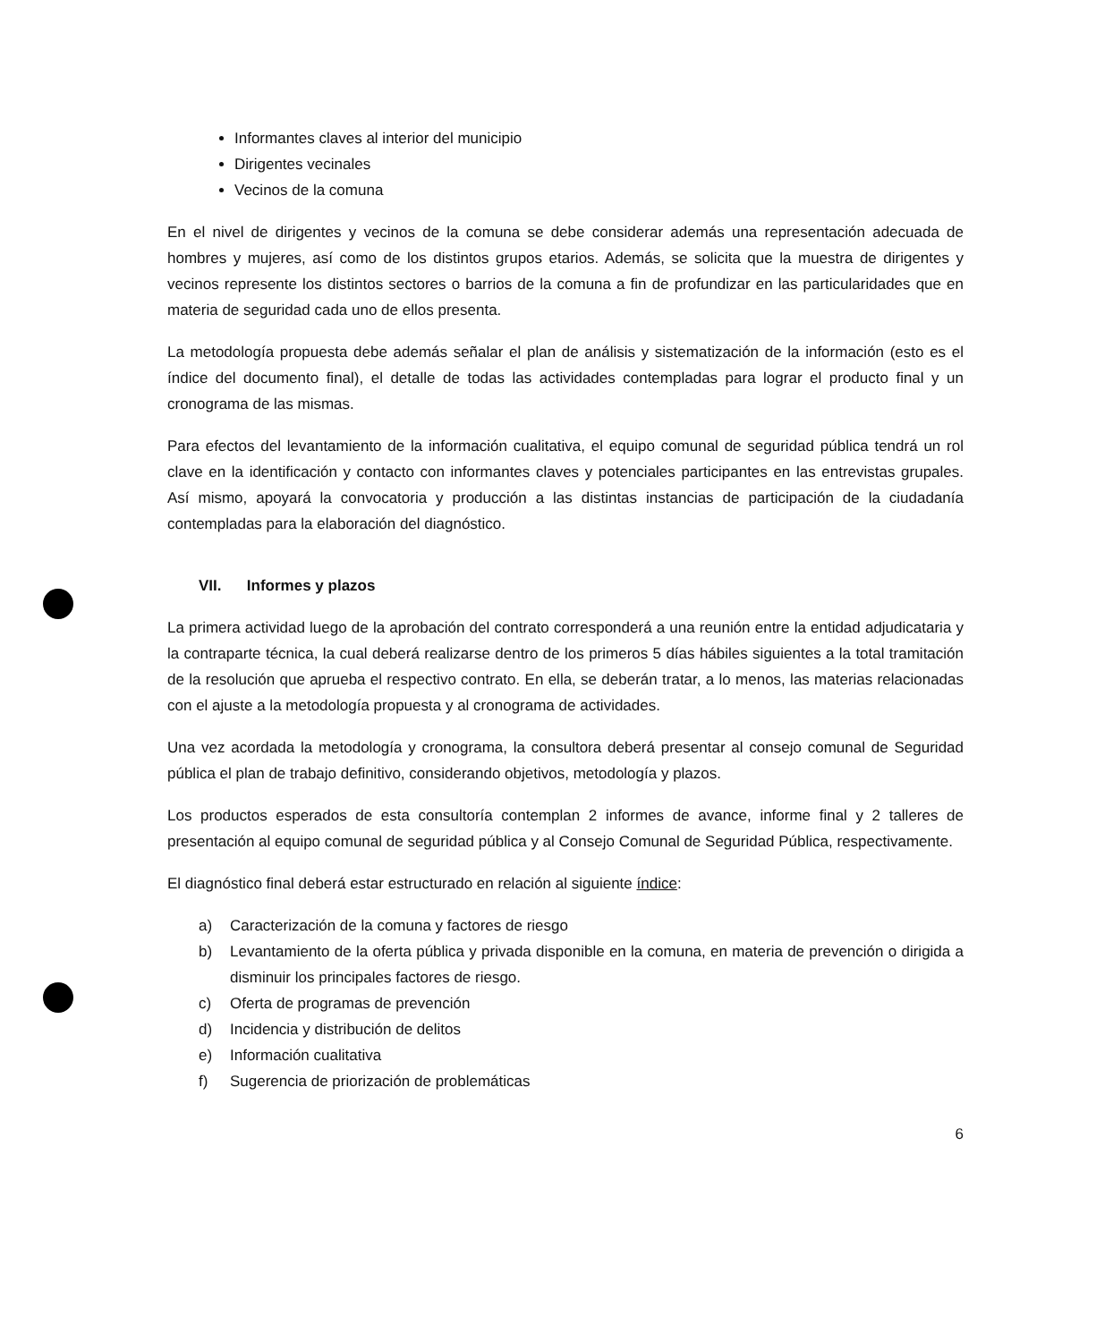Informantes claves al interior del municipio
Dirigentes vecinales
Vecinos de la comuna
En el nivel de dirigentes y vecinos de la comuna se debe considerar además una representación adecuada de hombres y mujeres, así como de los distintos grupos etarios. Además, se solicita que la muestra de dirigentes y vecinos represente los distintos sectores o barrios de la comuna a fin de profundizar en las particularidades que en materia de seguridad cada uno de ellos presenta.
La metodología propuesta debe además señalar el plan de análisis y sistematización de la información (esto es el índice del documento final), el detalle de todas las actividades contempladas para lograr el producto final y un cronograma de las mismas.
Para efectos del levantamiento de la información cualitativa, el equipo comunal de seguridad pública tendrá un rol clave en la identificación y contacto con informantes claves y potenciales participantes en las entrevistas grupales. Así mismo, apoyará la convocatoria y producción a las distintas instancias de participación de la ciudadanía contempladas para la elaboración del diagnóstico.
VII. Informes y plazos
La primera actividad luego de la aprobación del contrato corresponderá a una reunión entre la entidad adjudicataria y la contraparte técnica, la cual deberá realizarse dentro de los primeros 5 días hábiles siguientes a la total tramitación de la resolución que aprueba el respectivo contrato. En ella, se deberán tratar, a lo menos, las materias relacionadas con el ajuste a la metodología propuesta y al cronograma de actividades.
Una vez acordada la metodología y cronograma, la consultora deberá presentar al consejo comunal de Seguridad pública el plan de trabajo definitivo, considerando objetivos, metodología y plazos.
Los productos esperados de esta consultoría contemplan 2 informes de avance, informe final y 2 talleres de presentación al equipo comunal de seguridad pública y al Consejo Comunal de Seguridad Pública, respectivamente.
El diagnóstico final deberá estar estructurado en relación al siguiente índice:
a) Caracterización de la comuna y factores de riesgo
b) Levantamiento de la oferta pública y privada disponible en la comuna, en materia de prevención o dirigida a disminuir los principales factores de riesgo.
c) Oferta de programas de prevención
d) Incidencia y distribución de delitos
e) Información cualitativa
f) Sugerencia de priorización de problemáticas
6